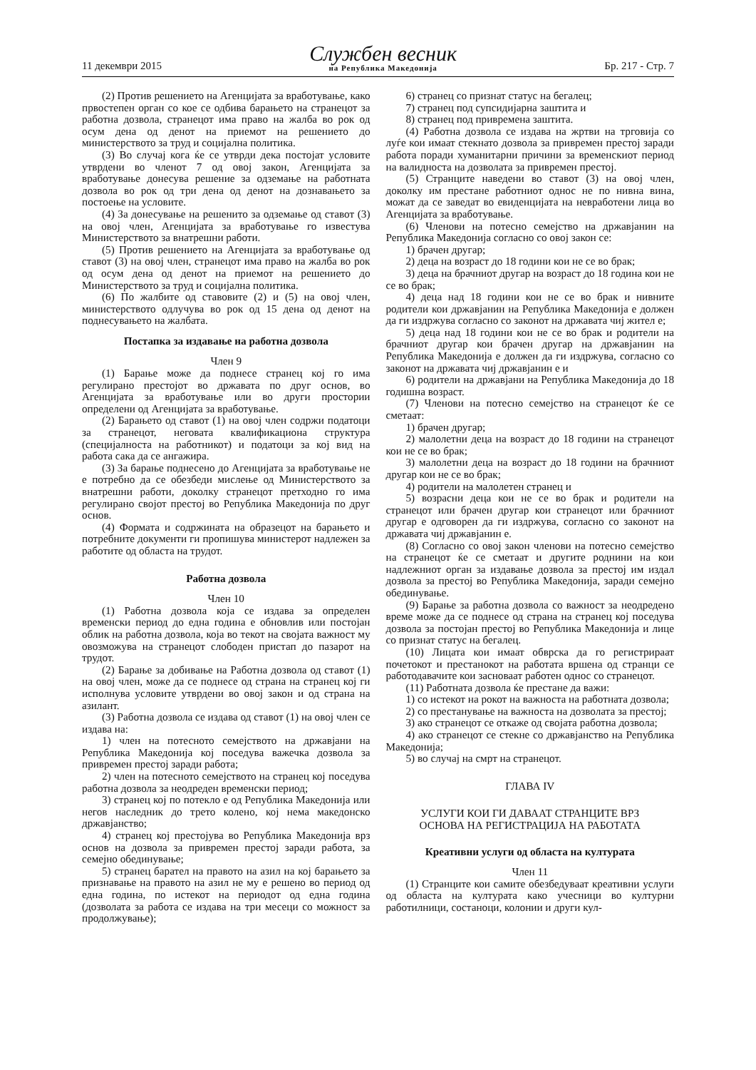11 декември 2015
Службен весник
на Република Македонија
Бр. 217 - Стр. 7
(2) Против решението на Агенцијата за вработување, како првостепен орган со кое се одбива барањето на странецот за работна дозвола, странецот има право на жалба во рок од осум дена од денот на приемот на решението до министерството за труд и социјална политика.
(3) Во случај кога ќе се утврди дека постојат условите утврдени во членот 7 од овој закон, Агенцијата за вработување донесува решение за одземање на работната дозвола во рок од три дена од денот на дознавањето за постоење на условите.
(4) За донесување на решенито за одземање од ставот (3) на овој член, Агенцијата за вработување го известува Министерството за внатрешни работи.
(5) Против решението на Агенцијата за вработување од ставот (3) на овој член, странецот има право на жалба во рок од осум дена од денот на приемот на решението до Министерството за труд и социјална политика.
(6) По жалбите од ставовите (2) и (5) на овој член, министерството одлучува во рок од 15 дена од денот на поднесувањето на жалбата.
Постапка за издавање на работна дозвола
Член 9
(1) Барање може да поднесе странец кој го има регулирано престојот во државата по друг основ, во Агенцијата за вработување или во други простории определени од Агенцијата за вработување.
(2) Барањето од ставот (1) на овој член содржи податоци за странецот, неговата квалификациона структура (специјалноста на работникот) и податоци за кој вид на работа сака да се ангажира.
(3) За барање поднесено до Агенцијата за вработување не е потребно да се обезбеди мислење од Министерството за внатрешни работи, доколку странецот претходно го има регулирано својот престој во Република Македонија по друг основ.
(4) Формата и содржината на образецот на барањето и потребните документи ги пропишува министерот надлежен за работите од областа на трудот.
Работна дозвола
Член 10
(1) Работна дозвола која се издава за определен временски период до една година е обновлив или постојан облик на работна дозвола, која во текот на својата важност му овозможува на странецот слободен пристап до пазарот на трудот.
(2) Барање за добивање на Работна дозвола од ставот (1) на овој член, може да се поднесе од страна на странец кој ги исполнува условите утврдени во овој закон и од страна на азилант.
(3) Работна дозвола се издава од ставот (1) на овој член се издава на:
1) член на потесното семејството на државјани на Република Македонија кој поседува важечка дозвола за привремен престој заради работа;
2) член на потесното семејството на странец кој поседува работна дозвола за неодреден временски период;
3) странец кој по потекло е од Република Македонија или негов наследник до трето колено, кој нема македонско државјанство;
4) странец кој престојува во Република Македонија врз основ на дозвола за привремен престој заради работа, за семејно обединување;
5) странец барател на правото на азил на кој барањето за признавање на правото на азил не му е решено во период од една година, по истекот на периодот од една година (дозволата за работа се издава на три месеци со можност за продолжување);
6) странец со признат статус на бегалец;
7) странец под супсидијарна заштита и
8) странец под привремена заштита.
(4) Работна дозвола се издава на жртви на трговија со луѓе кои имаат стекнато дозвола за привремен престој заради работа поради хуманитарни причини за временскиот период на валидноста на дозволата за привремен престој.
(5) Странците наведени во ставот (3) на овој член, доколку им престане работниот однос не по нивна вина, можат да се заведат во евиденцијата на невработени лица во Агенцијата за вработување.
(6) Членови на потесно семејство на државјанин на Република Македонија согласно со овој закон се:
1) брачен другар;
2) деца на возраст до 18 години кои не се во брак;
3) деца на брачниот другар на возраст до 18 година кои не се во брак;
4) деца над 18 години кои не се во брак и нивните родители кои државјанин на Република Македонија е должен да ги издржува согласно со законот на државата чиј жител е;
5) деца над 18 години кои не се во брак и родители на брачниот другар кои брачен другар на државјанин на Република Македонија е должен да ги издржува, согласно со законот на државата чиј државјанин е и
6) родители на државјани на Република Македонија до 18 годишна возраст.
(7) Членови на потесно семејство на странецот ќе се сметаат:
1) брачен другар;
2) малолетни деца на возраст до 18 години на странецот кои не се во брак;
3) малолетни деца на возраст до 18 години на брачниот другар кои не се во брак;
4) родители на малолетен странец и
5) возрасни деца кои не се во брак и родители на странецот или брачен другар кои странецот или брачниот другар е одговорен да ги издржува, согласно со законот на државата чиј државјанин е.
(8) Согласно со овој закон членови на потесно семејство на странецот ќе се сметаат и другите роднини на кои надлежниот орган за издавање дозвола за престој им издал дозвола за престој во Република Македонија, заради семејно обединување.
(9) Барање за работна дозвола со важност за неодредено време може да се поднесе од страна на странец кој поседува дозвола за постојан престој во Република Македонија и лице со признат статус на бегалец.
(10) Лицата кои имаат обврска да го регистрираат почетокот и престанокот на работата вршена од странци се работодавачите кои засноваат работен однос со странецот.
(11) Работната дозвола ќе престане да важи:
1) со истекот на рокот на важноста на работната дозвола;
2) со престанување на важноста на дозволата за престој;
3) ако странецот се откаже од својата работна дозвола;
4) ако странецот се стекне со државјанство на Република Македонија;
5) во случај на смрт на странецот.
ГЛАВА IV
УСЛУГИ КОИ ГИ ДАВААТ СТРАНЦИТЕ ВРЗ
ОСНОВА НА РЕГИСТРАЦИЈА НА РАБОТАТА
Креативни услуги од областа на културата
Член 11
(1) Странците кои самите обезбедуваат креативни услуги од областа на културата како учесници во културни работилници, состаноци, колонии и други кул-